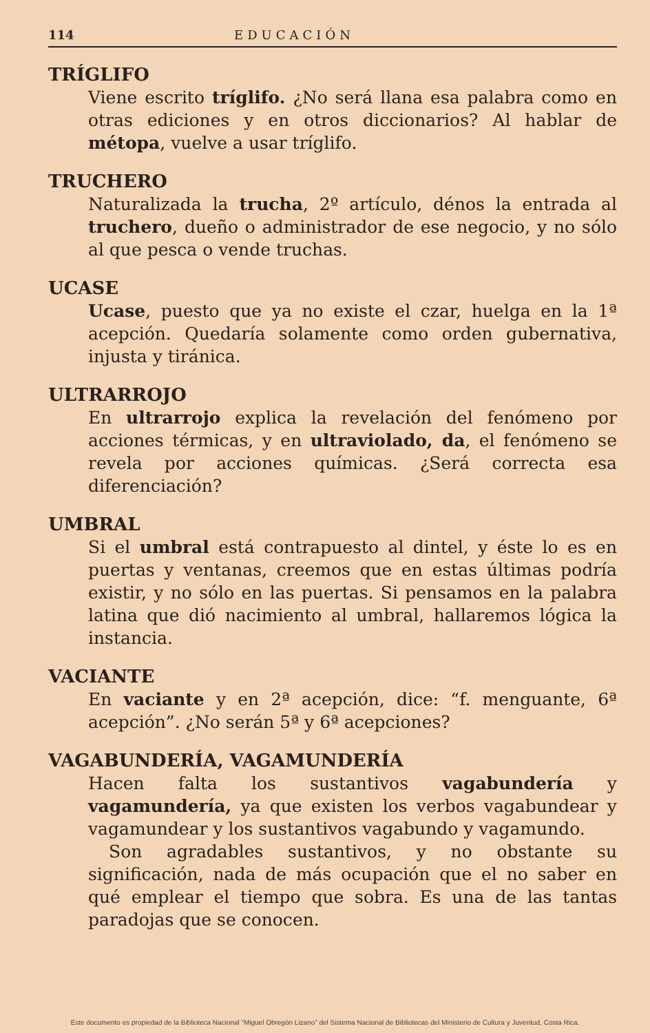114 EDUCACIÓN
TRÍGLIFO
Viene escrito tríglifo. ¿No será llana esa palabra como en otras ediciones y en otros diccionarios? Al hablar de métopa, vuelve a usar tríglifo.
TRUCHERO
Naturalizada la trucha, 2º artículo, dénos la entrada al truchero, dueño o administrador de ese negocio, y no sólo al que pesca o vende truchas.
UCASE
Ucase, puesto que ya no existe el czar, huelga en la 1ª acepción. Quedaría solamente como orden gubernativa, injusta y tiránica.
ULTRARROJO
En ultrarrojo explica la revelación del fenómeno por acciones térmicas, y en ultraviolado, da, el fenómeno se revela por acciones químicas. ¿Será correcta esa diferenciación?
UMBRAL
Si el umbral está contrapuesto al dintel, y éste lo es en puertas y ventanas, creemos que en estas últimas podría existir, y no sólo en las puertas. Si pensamos en la palabra latina que dió nacimiento al umbral, hallaremos lógica la instancia.
VACIANTE
En vaciante y en 2ª acepción, dice: “f. menguante, 6ª acepción”. ¿No serán 5ª y 6ª acepciones?
VAGABUNDERÍA, VAGAMUNDERÍA
Hacen falta los sustantivos vagabundería y vagamundería, ya que existen los verbos vagabundear y vagamundear y los sustantivos vagabundo y vagamundo.
Son agradables sustantivos, y no obstante su significación, nada de más ocupación que el no saber en qué emplear el tiempo que sobra. Es una de las tantas paradojas que se conocen.
Este documento es propiedad de la Biblioteca Nacional “Miguel Obregón Lizano” del Sistema Nacional de Bibliotecas del Ministerio de Cultura y Juventud, Costa Rica.